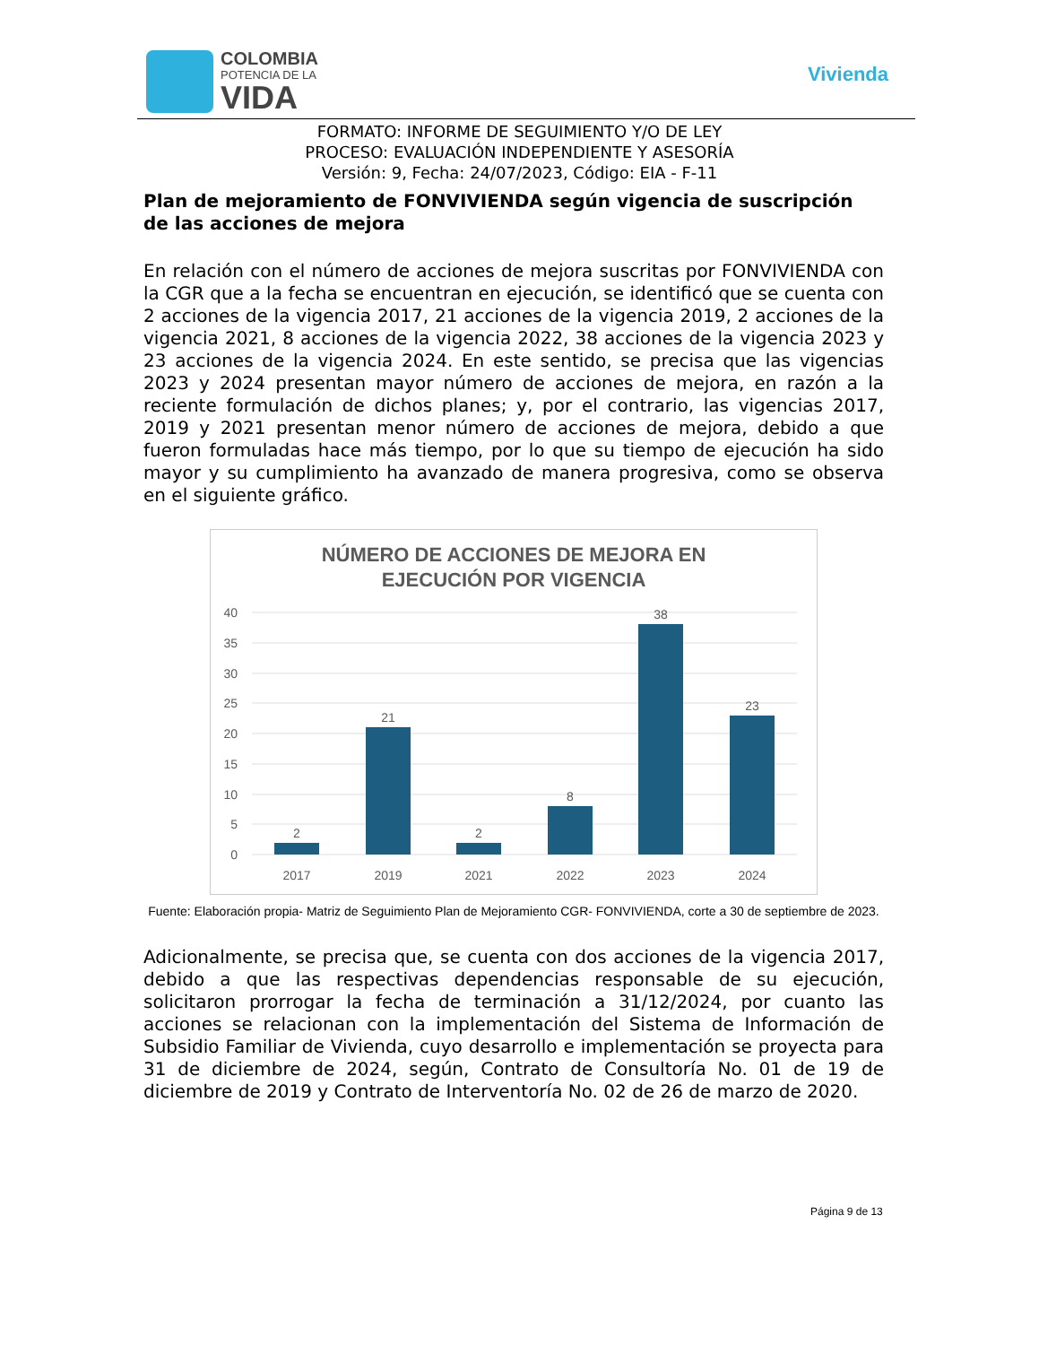COLOMBIA
POTENCIA DE LA
VIDA
Vivienda
FORMATO: INFORME DE SEGUIMIENTO Y/O DE LEY
PROCESO: EVALUACIÓN INDEPENDIENTE Y ASESORÍA
Versión: 9, Fecha: 24/07/2023, Código: EIA - F-11
Plan de mejoramiento de FONVIVIENDA según vigencia de suscripción de las acciones de mejora
En relación con el número de acciones de mejora suscritas por FONVIVIENDA con la CGR que a la fecha se encuentran en ejecución, se identificó que se cuenta con 2 acciones de la vigencia 2017, 21 acciones de la vigencia 2019, 2 acciones de la vigencia 2021, 8 acciones de la vigencia 2022, 38 acciones de la vigencia 2023 y 23 acciones de la vigencia 2024. En este sentido, se precisa que las vigencias 2023 y 2024 presentan mayor número de acciones de mejora, en razón a la reciente formulación de dichos planes; y, por el contrario, las vigencias 2017, 2019 y 2021 presentan menor número de acciones de mejora, debido a que fueron formuladas hace más tiempo, por lo que su tiempo de ejecución ha sido mayor y su cumplimiento ha avanzado de manera progresiva, como se observa en el siguiente gráfico.
NÚMERO DE ACCIONES DE MEJORA EN
EJECUCIÓN POR VIGENCIA
40
35
30
25
20
15
10
5
0
2
21
2
8
38
23
2017
2019
2021
2022
2023
2024
Fuente: Elaboración propia- Matriz de Seguimiento Plan de Mejoramiento CGR- FONVIVIENDA, corte a 30 de septiembre de 2023.
Adicionalmente, se precisa que, se cuenta con dos acciones de la vigencia 2017, debido a que las respectivas dependencias responsable de su ejecución, solicitaron prorrogar la fecha de terminación a 31/12/2024, por cuanto las acciones se relacionan con la implementación del Sistema de Información de Subsidio Familiar de Vivienda, cuyo desarrollo e implementación se proyecta para 31 de diciembre de 2024, según, Contrato de Consultoría No. 01 de 19 de diciembre de 2019 y Contrato de Interventoría No. 02 de 26 de marzo de 2020.
Página 9 de 13